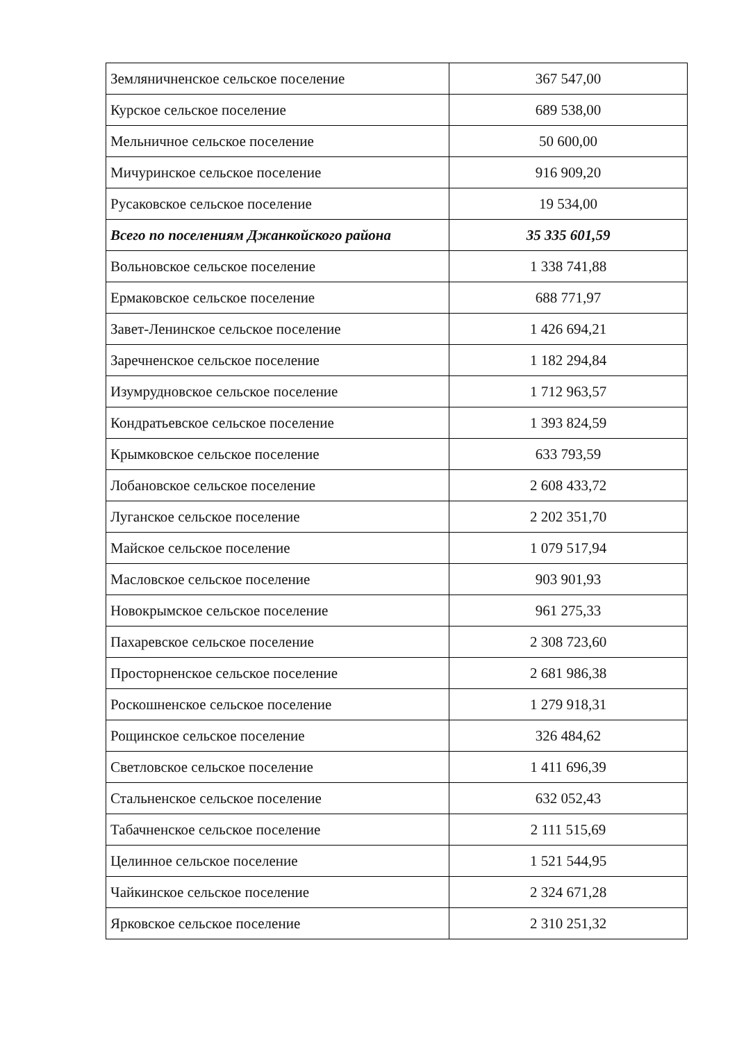| Земляничненское сельское поселение | 367 547,00 |
| Курское сельское поселение | 689 538,00 |
| Мельничное сельское поселение | 50 600,00 |
| Мичуринское сельское поселение | 916 909,20 |
| Русаковское сельское поселение | 19 534,00 |
| Всего по поселениям Джанкойского района | 35 335 601,59 |
| Вольновское сельское поселение | 1 338 741,88 |
| Ермаковское сельское поселение | 688 771,97 |
| Завет-Ленинское сельское поселение | 1 426 694,21 |
| Заречненское сельское поселение | 1 182 294,84 |
| Изумрудновское сельское поселение | 1 712 963,57 |
| Кондратьевское сельское поселение | 1 393 824,59 |
| Крымковское сельское поселение | 633 793,59 |
| Лобановское сельское поселение | 2 608 433,72 |
| Луганское сельское поселение | 2 202 351,70 |
| Майское сельское поселение | 1 079 517,94 |
| Масловское сельское поселение | 903 901,93 |
| Новокрымское сельское поселение | 961 275,33 |
| Пахаревское сельское поселение | 2 308 723,60 |
| Просторненское сельское поселение | 2 681 986,38 |
| Роскошненское сельское поселение | 1 279 918,31 |
| Рощинское сельское поселение | 326 484,62 |
| Светловское сельское поселение | 1 411 696,39 |
| Стальненское сельское поселение | 632 052,43 |
| Табачненское сельское поселение | 2 111 515,69 |
| Целинное сельское поселение | 1 521 544,95 |
| Чайкинское сельское поселение | 2 324 671,28 |
| Ярковское сельское поселение | 2 310 251,32 |